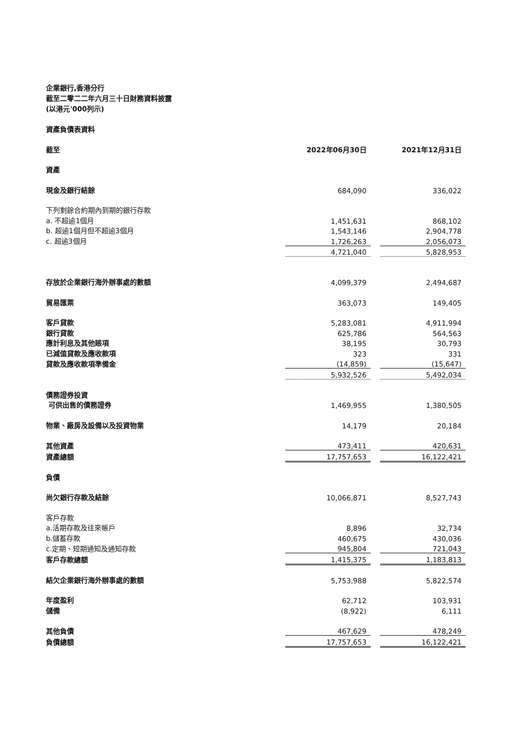企業銀行,香港分行
截至二零二二年六月三十日財務資料披露
(以港元'000列示)
資產負債表資料
| 截至 | 2022年06月30日 | | 2021年12月31日 |
| 資產 | | | |
| 現金及銀行結餘 | 684,090 | | 336,022 |
| 下列剩餘合約期內到期的銀行存款 | | | |
| a. 不超逾1個月 | 1,451,631 | | 868,102 |
| b. 超逾1個月但不超逾3個月 | 1,543,146 | | 2,904,778 |
| c. 超逾3個月 | 1,726,263 | | 2,056,073 |
| | 4,721,040 | | 5,828,953 |
| 存放於企業銀行海外辦事處的數額 | 4,099,379 | | 2,494,687 |
| 貿易匯票 | 363,073 | | 149,405 |
| 客戶貸款 | 5,283,081 | | 4,911,994 |
| 銀行貸款 | 625,786 | | 564,563 |
| 應計利息及其他賬項 | 38,195 | | 30,793 |
| 已減值貸款及應收款項 | 323 | | 331 |
| 貸款及應收款項準備金 | (14,859) | | (15,647) |
| | 5,932,526 | | 5,492,034 |
| 債務證券投資 | | | |
| 可供出售的債務證券 | 1,469,955 | | 1,380,505 |
| 物業、廠房及設備以及投資物業 | 14,179 | | 20,184 |
| 其他資產 | 473,411 | | 420,631 |
| 資產總額 | 17,757,653 | | 16,122,421 |
| 負債 | | | |
| 尚欠銀行存款及結餘 | 10,066,871 | | 8,527,743 |
| 客戶存款 | | | |
| a.活期存款及往來帳戶 | 8,896 | | 32,734 |
| b.儲蓄存款 | 460,675 | | 430,036 |
| c.定期、短期通知及通知存款 | 945,804 | | 721,043 |
| 客戶存款總額 | 1,415,375 | | 1,183,813 |
| 結欠企業銀行海外辦事處的數額 | 5,753,988 | | 5,822,574 |
| 年度盈利 | 62,712 | | 103,931 |
| 儲備 | (8,922) | | 6,111 |
| 其他負債 | 467,629 | | 478,249 |
| 負債總額 | 17,757,653 | | 16,122,421 |